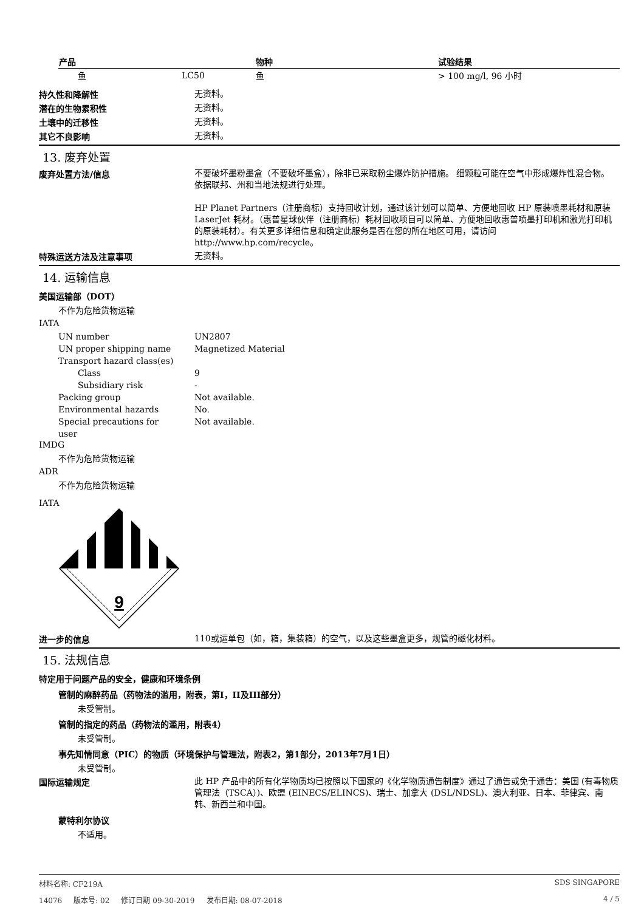| 产品 | | 物种 | 试验结果 |
| --- | --- | --- | --- |
| 鱼 | LC50 | 鱼 | > 100 mg/l, 96 小时 |
持久性和降解性
无资料。
潜在的生物累积性
无资料。
土壤中的迁移性
无资料。
其它不良影响
无资料。
13. 废弃处置
废弃处置方法/信息
不要破坏墨粉墨盒（不要破坏墨盒），除非已采取粉尘爆炸防护措施。 细颗粒可能在空气中形成爆炸性混合物。 依据联邦、州和当地法规进行处理。
HP Planet Partners（注册商标）支持回收计划，通过该计划可以简单、方便地回收 HP 原装喷墨耗材和原装 LaserJet 耗材。（惠普星球伙伴（注册商标）耗材回收项目可以简单、方便地回收惠普喷墨打印机和激光打印机的原装耗材）。有关更多详细信息和确定此服务是否在您的所在地区可用，请访问 http://www.hp.com/recycle。
特殊运送方法及注意事项
无资料。
14. 运输信息
美国运输部（DOT）
不作为危险货物运输
IATA
UN number UN2807
UN proper shipping name Magnetized Material
Transport hazard class(es)
Class 9
Subsidiary risk -
Packing group Not available.
Environmental hazards No.
Special precautions for
user
Not available.
IMDG
不作为危险货物运输
ADR
不作为危险货物运输
IATA
9
进一步的信息
110或运单包（如，箱，集装箱）的空气，以及这些墨盒更多，规管的磁化材料。
15. 法规信息
特定用于问题产品的安全，健康和环境条例
管制的麻醉药品（药物法的滥用，附表，第I，II及III部分）
未受管制。
管制的指定的药品（药物法的滥用，附表4）
未受管制。
事先知情同意（PIC）的物质（环境保护与管理法，附表2，第1部分，2013年7月1日）
未受管制。
国际运输规定
此 HP 产品中的所有化学物质均已按照以下国家的《化学物质通告制度》通过了通告或免于通告：美国 (有毒物质管理法（TSCA）)、欧盟 (EINECS/ELINCS)、瑞士、加拿大 (DSL/NDSL)、澳大利亚、日本、菲律宾、南韩、新西兰和中国。
蒙特利尔协议
不适用。
材料名称: CF219A SDS SINGAPORE
14076 版本号: 02 修订日期 09-30-2019 发布日期: 08-07-2018 4 / 5